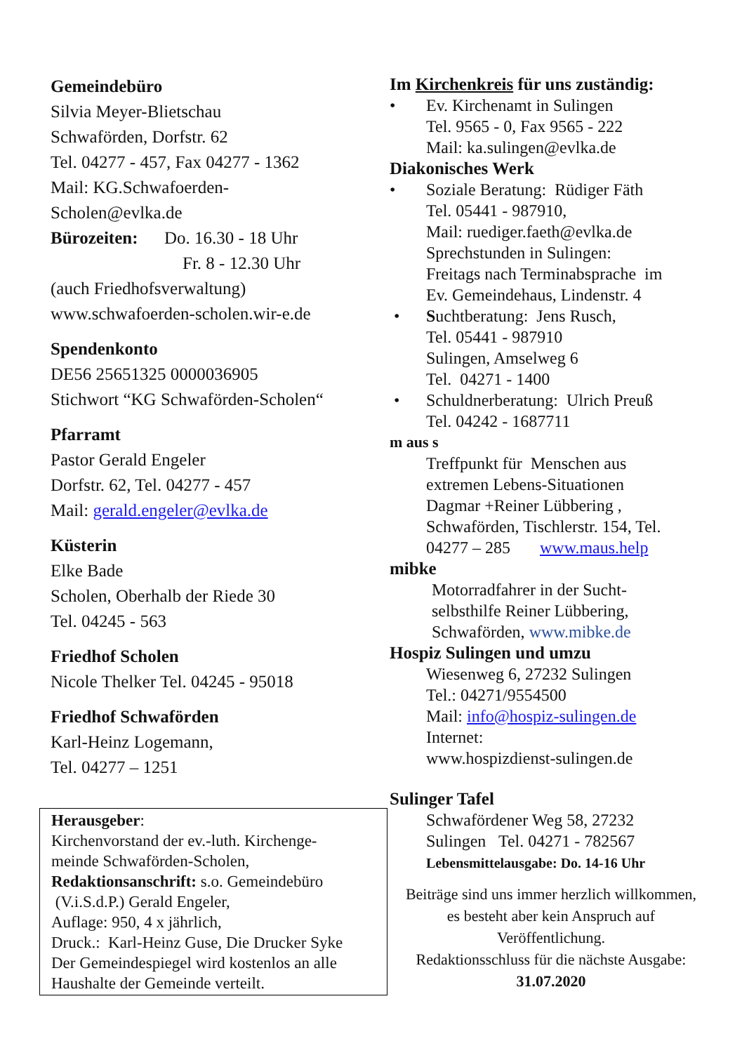Gemeindebüro
Silvia Meyer-Blietschau
Schwaförden, Dorfstr. 62
Tel. 04277 - 457, Fax 04277 - 1362
Mail: KG.Schwafoerden-
Scholen@evlka.de
Bürozeiten: Do. 16.30 - 18 Uhr
Fr. 8 - 12.30 Uhr
(auch Friedhofsverwaltung)
www.schwafoerden-scholen.wir-e.de
Spendenkonto
DE56 25651325 0000036905
Stichwort “KG Schwaförden-Scholen“
Pfarramt
Pastor Gerald Engeler
Dorfstr. 62, Tel. 04277 - 457
Mail: gerald.engeler@evlka.de
Küsterin
Elke Bade
Scholen, Oberhalb der Riede 30
Tel. 04245 - 563
Friedhof Scholen
Nicole Thelker Tel. 04245 - 95018
Friedhof Schwaförden
Karl-Heinz Logemann,
Tel. 04277 – 1251
Herausgeber:
Kirchenvorstand der ev.-luth. Kirchenge-
meinde Schwaförden-Scholen,
Redaktionsanschrift: s.o. Gemeindebüro
(V.i.S.d.P.) Gerald Engeler,
Auflage: 950, 4 x jährlich,
Druck.: Karl-Heinz Guse, Die Drucker Syke
Der Gemeindespiegel wird kostenlos an alle
Haushalte der Gemeinde verteilt.
Im Kirchenkreis für uns zuständig:
• Ev. Kirchenamt in Sulingen
Tel. 9565 - 0, Fax 9565 - 222
Mail: ka.sulingen@evlka.de
Diakonisches Werk
• Soziale Beratung: Rüdiger Fäth
Tel. 05441 - 987910,
Mail: ruediger.faeth@evlka.de
Sprechstunden in Sulingen:
Freitags nach Terminabsprache im
Ev. Gemeindehaus, Lindenstr. 4
• Suchtberatung: Jens Rusch,
Tel. 05441 - 987910
Sulingen, Amselweg 6
Tel. 04271 - 1400
• Schuldnerberatung: Ulrich Preuß
Tel. 04242 - 1687711
m aus s
Treffpunkt für Menschen aus
extremen Lebens-Situationen
Dagmar +Reiner Lübbering ,
Schwaförden, Tischlerstr. 154, Tel.
04277 – 285 www.maus.help
mibke
Motorradfahrer in der Sucht-
selbsthilfe Reiner Lübbering,
Schwaförden, www.mibke.de
Hospiz Sulingen und umzu
Wiesenweg 6, 27232 Sulingen
Tel.: 04271/9554500
Mail: info@hospiz-sulingen.de
Internet:
www.hospizdienst-sulingen.de
Sulinger Tafel
Schwafördener Weg 58, 27232
Sulingen Tel. 04271 - 782567
Lebensmittelausgabe: Do. 14-16 Uhr
Beiträge sind uns immer herzlich willkommen,
es besteht aber kein Anspruch auf
Veröffentlichung.
Redaktionsschluss für die nächste Ausgabe:
31.07.2020